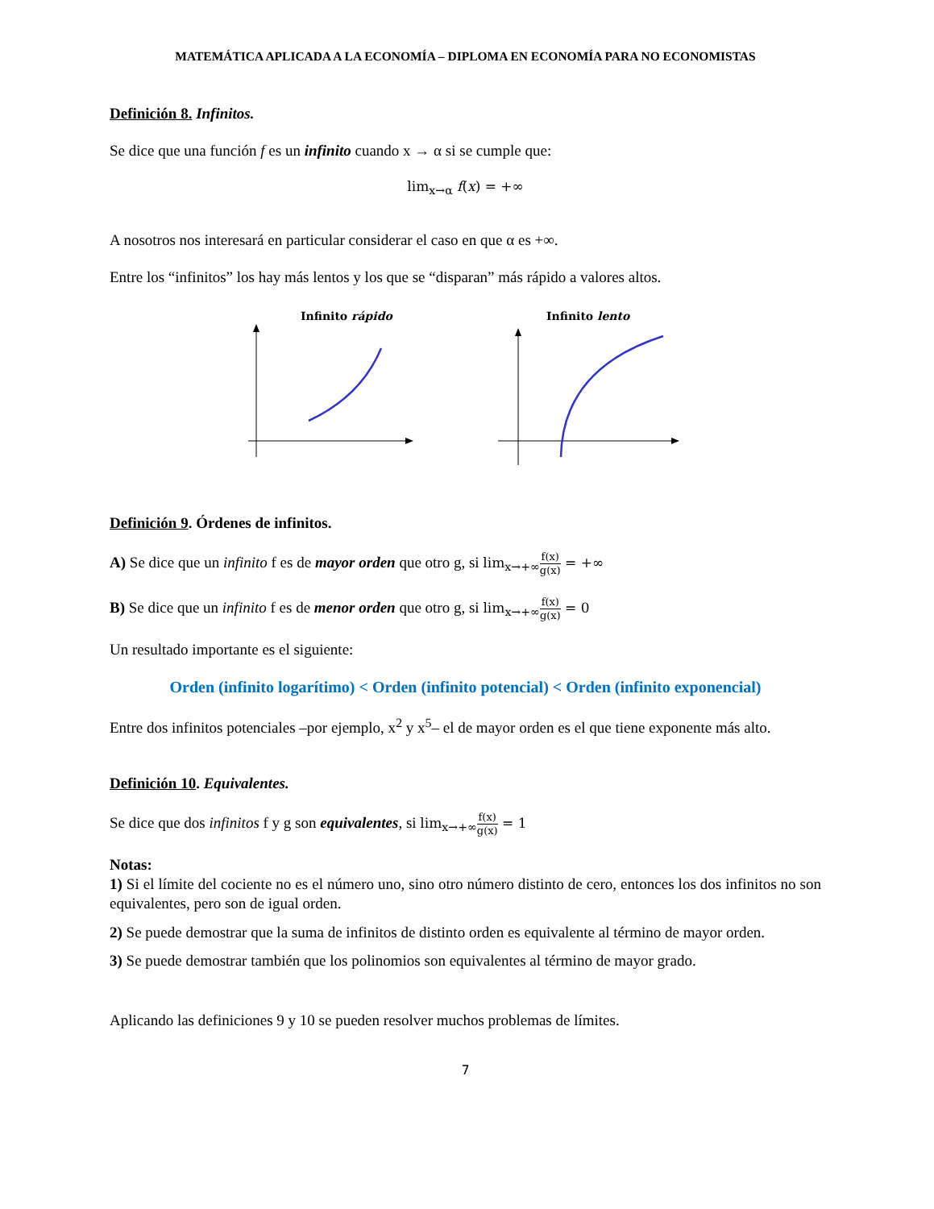MATEMÁTICA APLICADA A LA ECONOMÍA – DIPLOMA EN ECONOMÍA PARA NO ECONOMISTAS
Definición 8. Infinitos.
Se dice que una función f es un infinito cuando x → α si se cumple que:
lim<sub>x→α</sub> f(x) = +∞
A nosotros nos interesará en particular considerar el caso en que α es +∞.
Entre los “infinitos” los hay más lentos y los que se “disparan” más rápido a valores altos.
Infinito rápido
Infinito lento
Definición 9. Órdenes de infinitos.
A) Se dice que un infinito f es de mayor orden que otro g, si lim<sub>x→+∞</sub>f(x) g(x) = +∞
B) Se dice que un infinito f es de menor orden que otro g, si lim<sub>x→+∞</sub>f(x) g(x) = 0
Un resultado importante es el siguiente:
Orden (infinito logarítimo) < Orden (infinito potencial) < Orden (infinito exponencial)
Entre dos infinitos potenciales –por ejemplo, x<sup>2</sup> y x<sup>5</sup>– el de mayor orden es el que tiene exponente más alto.
Definición 10. Equivalentes.
Se dice que dos infinitos f y g son equivalentes, si lim<sub>x→+∞</sub>f(x) g(x) = 1
Notas:
1) Si el límite del cociente no es el número uno, sino otro número distinto de cero, entonces los dos infinitos no son equivalentes, pero son de igual orden.
2) Se puede demostrar que la suma de infinitos de distinto orden es equivalente al término de mayor orden.
3) Se puede demostrar también que los polinomios son equivalentes al término de mayor grado.
Aplicando las definiciones 9 y 10 se pueden resolver muchos problemas de límites.
7